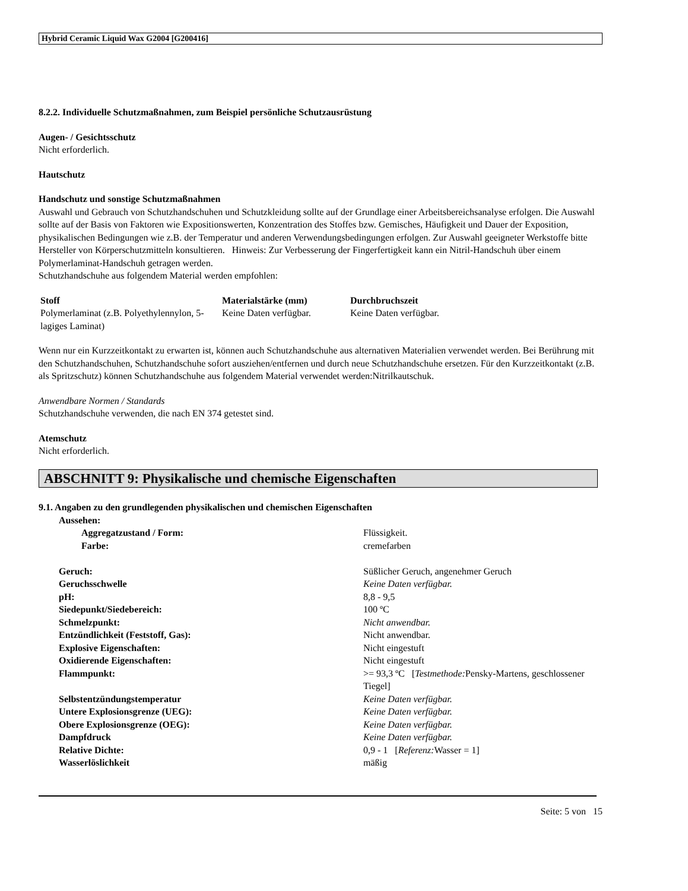Hybrid Ceramic Liquid Wax G2004 [G200416]
8.2.2. Individuelle Schutzmaßnahmen, zum Beispiel persönliche Schutzausrüstung
Augen- / Gesichtsschutz
Nicht erforderlich.
Hautschutz
Handschutz und sonstige Schutzmaßnahmen
Auswahl und Gebrauch von Schutzhandschuhen und Schutzkleidung sollte auf der Grundlage einer Arbeitsbereichsanalyse erfolgen. Die Auswahl sollte auf der Basis von Faktoren wie Expositionswerten, Konzentration des Stoffes bzw. Gemisches, Häufigkeit und Dauer der Exposition, physikalischen Bedingungen wie z.B. der Temperatur und anderen Verwendungsbedingungen erfolgen. Zur Auswahl geeigneter Werkstoffe bitte Hersteller von Körperschutzmitteln konsultieren. Hinweis: Zur Verbesserung der Fingerfertigkeit kann ein Nitril-Handschuh über einem Polymerlaminat-Handschuh getragen werden.
Schutzhandschuhe aus folgendem Material werden empfohlen:
| Stoff | Materialstärke (mm) | Durchbruchszeit |
| --- | --- | --- |
| Polymerlaminat (z.B. Polyethylennylon, 5-lagiges Laminat) | Keine Daten verfügbar. | Keine Daten verfügbar. |
Wenn nur ein Kurzzeitkontakt zu erwarten ist, können auch Schutzhandschuhe aus alternativen Materialien verwendet werden. Bei Berührung mit den Schutzhandschuhen, Schutzhandschuhe sofort ausziehen/entfernen und durch neue Schutzhandschuhe ersetzen. Für den Kurzzeitkontakt (z.B. als Spritzschutz) können Schutzhandschuhe aus folgendem Material verwendet werden:Nitrilkautschuk.
Anwendbare Normen / Standards
Schutzhandschuhe verwenden, die nach EN 374 getestet sind.
Atemschutz
Nicht erforderlich.
ABSCHNITT 9: Physikalische und chemische Eigenschaften
9.1. Angaben zu den grundlegenden physikalischen und chemischen Eigenschaften
| Aussehen: | |
| Aggregatzustand / Form: | Flüssigkeit. |
| Farbe: | cremefarben |
| Geruch: | Süßlicher Geruch, angenehmer Geruch |
| Geruchsschwelle | Keine Daten verfügbar. |
| pH: | 8,8 - 9,5 |
| Siedepunkt/Siedebereich: | 100 ºC |
| Schmelzpunkt: | Nicht anwendbar. |
| Entzündlichkeit (Feststoff, Gas): | Nicht anwendbar. |
| Explosive Eigenschaften: | Nicht eingestuft |
| Oxidierende Eigenschaften: | Nicht eingestuft |
| Flammpunkt: | >= 93,3 ºC [ Testmethode: Pensky-Martens, geschlossener Tiegel] |
| Selbstentzündungstemperatur | Keine Daten verfügbar. |
| Untere Explosionsgrenze (UEG): | Keine Daten verfügbar. |
| Obere Explosionsgrenze (OEG): | Keine Daten verfügbar. |
| Dampfdruck | Keine Daten verfügbar. |
| Relative Dichte: | 0,9 - 1 [ Referenz: Wasser = 1] |
| Wasserlöslichkeit | mäßig |
Seite: 5 von 15